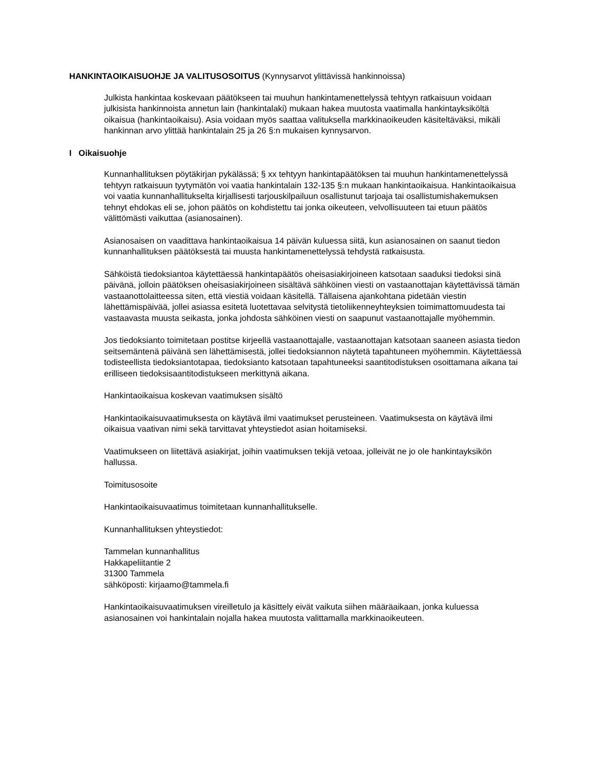HANKINTAOIKAISUOHJE JA VALITUSOSOITUS (Kynnysarvot ylittävissä hankinnoissa)
Julkista hankintaa koskevaan päätökseen tai muuhun hankintamenettelyssä tehtyyn ratkaisuun voidaan julkisista hankinnoista annetun lain (hankintalaki) mukaan hakea muutosta vaatimalla hankintayksiköltä oikaisua (hankintaoikaisu). Asia voidaan myös saattaa valituksella markkinaoikeuden käsiteltäväksi, mikäli hankinnan arvo ylittää hankintalain 25 ja 26 §:n mukaisen kynnysarvon.
I Oikaisuohje
Kunnanhallituksen pöytäkirjan pykälässä; § xx tehtyyn hankintapäätöksen tai muuhun hankintamenettelyssä tehtyyn ratkaisuun tyytymätön voi vaatia hankintalain 132-135 §:n mukaan hankintaoikaisua. Hankintaoikaisua voi vaatia kunnanhallitukselta kirjallisesti tarjouskilpailuun osallistunut tarjoaja tai osallistumishakemuksen tehnyt ehdokas eli se, johon päätös on kohdistettu tai jonka oikeuteen, velvollisuuteen tai etuun päätös välittömästi vaikuttaa (asianosainen).
Asianosaisen on vaadittava hankintaoikaisua 14 päivän kuluessa siitä, kun asianosainen on saanut tiedon kunnanhallituksen päätöksestä tai muusta hankintamenettelyssä tehdystä ratkaisusta.
Sähköistä tiedoksiantoa käytettäessä hankintapäätös oheisasiakirjoineen katsotaan saaduksi tiedoksi sinä päivänä, jolloin päätöksen oheisasiakirjoineen sisältävä sähköinen viesti on vastaanottajan käytettävissä tämän vastaanottolaitteessa siten, että viestiä voidaan käsitellä. Tällaisena ajankohtana pidetään viestin lähettämispäivää, jollei asiassa esitetä luotettavaa selvitystä tietoliikenneyhteyksien toimimattomuudesta tai vastaavasta muusta seikasta, jonka johdosta sähköinen viesti on saapunut vastaanottajalle myöhemmin.
Jos tiedoksianto toimitetaan postitse kirjeellä vastaanottajalle, vastaanottajan katsotaan saaneen asiasta tiedon seitsemäntenä päivänä sen lähettämisestä, jollei tiedoksiannon näytetä tapahtuneen myöhemmin. Käytettäessä todisteellista tiedoksiantotapaa, tiedoksianto katsotaan tapahtuneeksi saantitodistuksen osoittamana aikana tai erilliseen tiedoksisaantitodistukseen merkittynä aikana.
Hankintaoikaisua koskevan vaatimuksen sisältö
Hankintaoikaisuvaatimuksesta on käytävä ilmi vaatimukset perusteineen. Vaatimuksesta on käytävä ilmi oikaisua vaativan nimi sekä tarvittavat yhteystiedot asian hoitamiseksi.
Vaatimukseen on liitettävä asiakirjat, joihin vaatimuksen tekijä vetoaa, jolleivät ne jo ole hankintayksikön hallussa.
Toimitusosoite
Hankintaoikaisuvaatimus toimitetaan kunnanhallitukselle.
Kunnanhallituksen yhteystiedot:
Tammelan kunnanhallitus
Hakkapeliitantie 2
31300 Tammela
sähköposti: kirjaamo@tammela.fi
Hankintaoikaisuvaatimuksen vireilletulo ja käsittely eivät vaikuta siihen määräaikaan, jonka kuluessa asianosainen voi hankintalain nojalla hakea muutosta valittamalla markkinaoikeuteen.